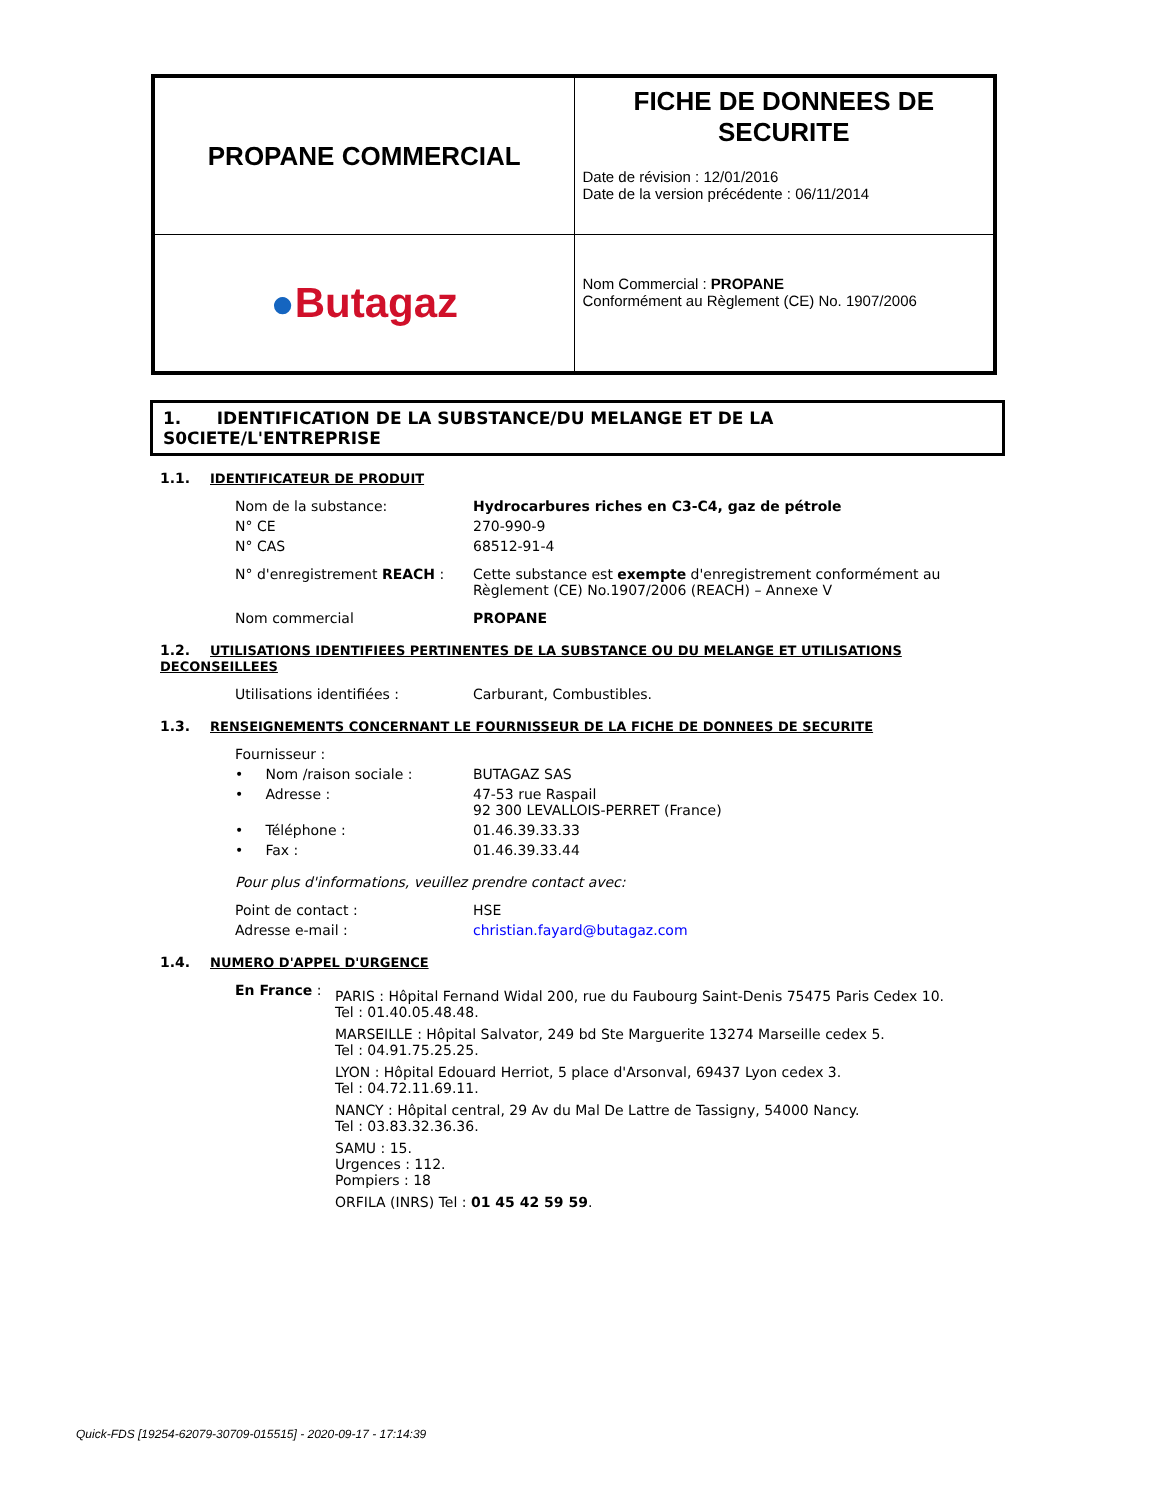| PROPANE COMMERCIAL | FICHE DE DONNEES DE SECURITE Date de révision : 12/01/2016 Date de la version précédente : 06/11/2014 |
| ● Butagaz | Nom Commercial : PROPANE Conformément au Règlement (CE) No. 1907/2006 |
1. IDENTIFICATION DE LA SUBSTANCE/DU MELANGE ET DE LA S0CIETE/L'ENTREPRISE
1.1. IDENTIFICATEUR DE PRODUIT
| Nom de la substance: | Hydrocarbures riches en C3-C4, gaz de pétrole |
| N° CE | 270-990-9 |
| N° CAS | 68512-91-4 |
| N° d'enregistrement REACH : | Cette substance est exempte d'enregistrement conformément au Règlement (CE) No.1907/2006 (REACH) – Annexe V |
| Nom commercial | PROPANE |
1.2. UTILISATIONS IDENTIFIEES PERTINENTES DE LA SUBSTANCE OU DU MELANGE ET UTILISATIONS DECONSEILLEES
| Utilisations identifiées : | Carburant, Combustibles. |
1.3. RENSEIGNEMENTS CONCERNANT LE FOURNISSEUR DE LA FICHE DE DONNEES DE SECURITE
| Fournisseur : | |
| • Nom /raison sociale : | BUTAGAZ SAS |
| • Adresse : | 47-53 rue Raspail 92 300 LEVALLOIS-PERRET (France) |
| • Téléphone : | 01.46.39.33.33 |
| • Fax : | 01.46.39.33.44 |
| Pour plus d'informations, veuillez prendre contact avec: | |
| Point de contact : | HSE |
| Adresse e-mail : | christian.fayard@butagaz.com |
1.4. NUMERO D'APPEL D'URGENCE
| En France : | PARIS : Hôpital Fernand Widal 200, rue du Faubourg Saint-Denis 75475 Paris Cedex 10. Tel : 01.40.05.48.48. MARSEILLE : Hôpital Salvator, 249 bd Ste Marguerite 13274 Marseille cedex 5. Tel : 04.91.75.25.25. LYON : Hôpital Edouard Herriot, 5 place d'Arsonval, 69437 Lyon cedex 3. Tel : 04.72.11.69.11. NANCY : Hôpital central, 29 Av du Mal De Lattre de Tassigny, 54000 Nancy. Tel : 03.83.32.36.36. SAMU : 15. Urgences : 112. Pompiers : 18 ORFILA (INRS) Tel : 01 45 42 59 59 . |
Quick-FDS [19254-62079-30709-015515] - 2020-09-17 - 17:14:39